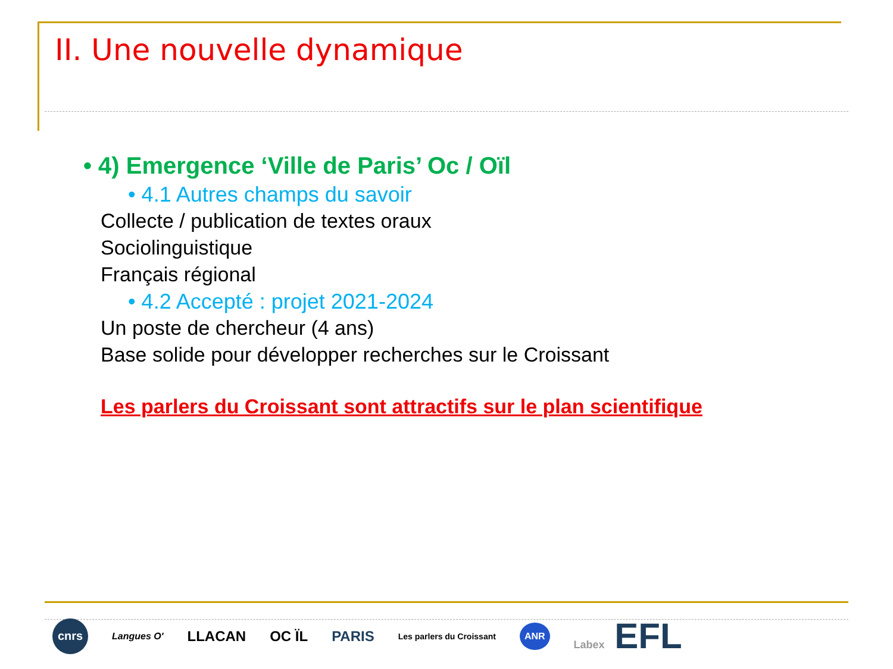II. Une nouvelle dynamique
• 4) Emergence ‘Ville de Paris’ Oc / Oïl
• 4.1 Autres champs du savoir
Collecte / publication de textes oraux
Sociolinguistique
Français régional
• 4.2 Accepté : projet 2021-2024
Un poste de chercheur (4 ans)
Base solide pour développer recherches sur le Croissant
Les parlers du Croissant sont attractifs sur le plan scientifique
cnrs Langues O' LLACAN OC ÏL PARIS Les parlers du Croissant ANR Labex EFL